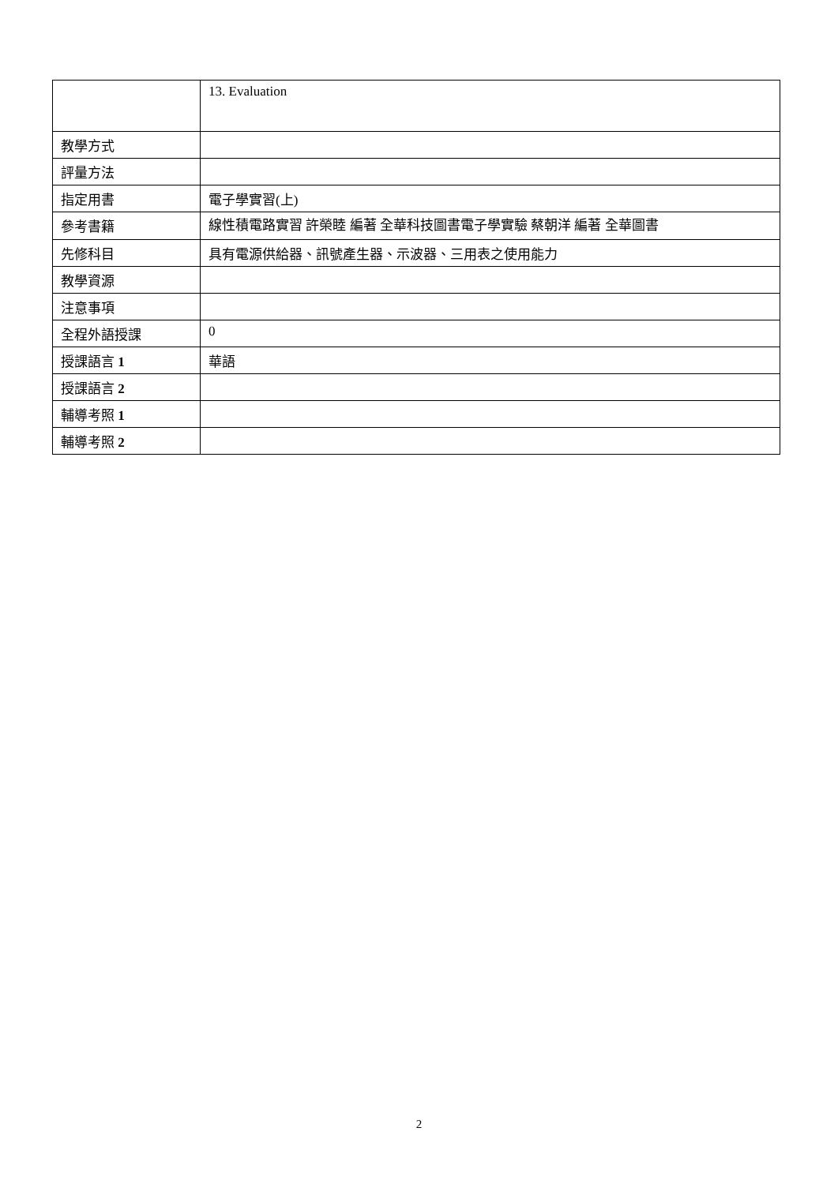| | 13. Evaluation |
| 教學方式 | |
| 評量方法 | |
| 指定用書 | 電子學實習(上) |
| 參考書籍 | 線性積電路實習 許榮睦 編著 全華科技圖書電子學實驗 蔡朝洋 編著 全華圖書 |
| 先修科目 | 具有電源供給器、訊號產生器、示波器、三用表之使用能力 |
| 教學資源 | |
| 注意事項 | |
| 全程外語授課 | 0 |
| 授課語言 1 | 華語 |
| 授課語言 2 | |
| 輔導考照 1 | |
| 輔導考照 2 | |
2